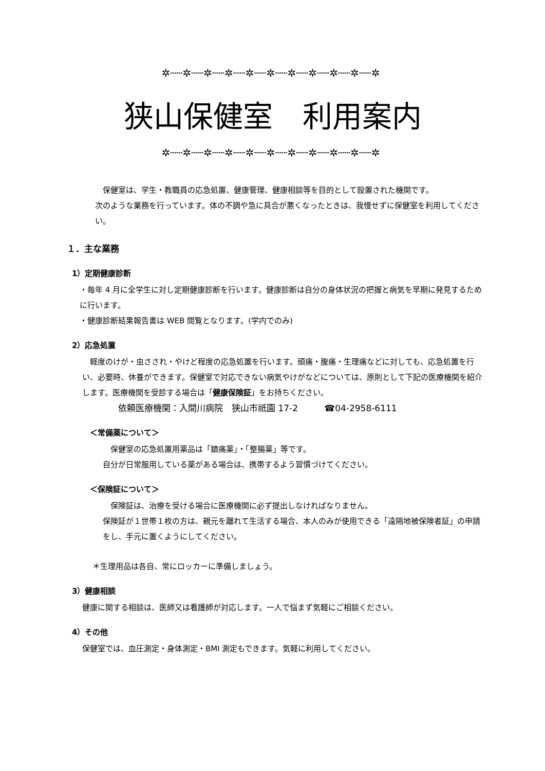✲┄┄✲┄┄✲┄┄✲┄┄✲┄┄✲┄┄✲┄┄✲┄┄✲┄┄✲┄┄✲
狭山保健室　利用案内
✲┄┄✲┄┄✲┄┄✲┄┄✲┄┄✲┄┄✲┄┄✲┄┄✲┄┄✲┄┄✲
　保健室は、学生・教職員の応急処置、健康管理、健康相談等を目的として設置された機関です。
次のような業務を行っています。体の不調や急に具合が悪くなったときは、我慢せずに保健室を利用してください。
１．主な業務
1）定期健康診断
・毎年 4 月に全学生に対し定期健康診断を行います。健康診断は自分の身体状況の把握と病気を早期に発見するために行います。
・健康診断結果報告書は WEB 閲覧となります。(学内でのみ)
2）応急処置
　軽度のけが・虫さされ・やけど程度の応急処置を行います。頭痛・腹痛・生理痛などに対しても、応急処置を行い、必要時、休養ができます。保健室で対応できない病気やけがなどについては、原則として下記の医療機関を紹介します。医療機関を受診する場合は「健康保険証」をお持ちください。
依頼医療機関：入間川病院　狭山市祇園 17-2　　　☎04-2958-6111
＜常備薬について＞
　保健室の応急処置用薬品は「鎮痛薬」・「整腸薬」等です。
自分が日常服用している薬がある場合は、携帯するよう習慣づけてください。
＜保険証について＞
　保険証は、治療を受ける場合に医療機関に必ず提出しなければなりません。
保険証が１世帯１枚の方は、親元を離れて生活する場合、本人のみが使用できる「遠隔地被保険者証」の申請をし、手元に置くようにしてください。
＊生理用品は各自、常にロッカーに準備しましょう。
3）健康相談
健康に関する相談は、医師又は看護師が対応します。一人で悩まず気軽にご相談ください。
4）その他
保健室では、血圧測定・身体測定・BMI 測定もできます。気軽に利用してください。